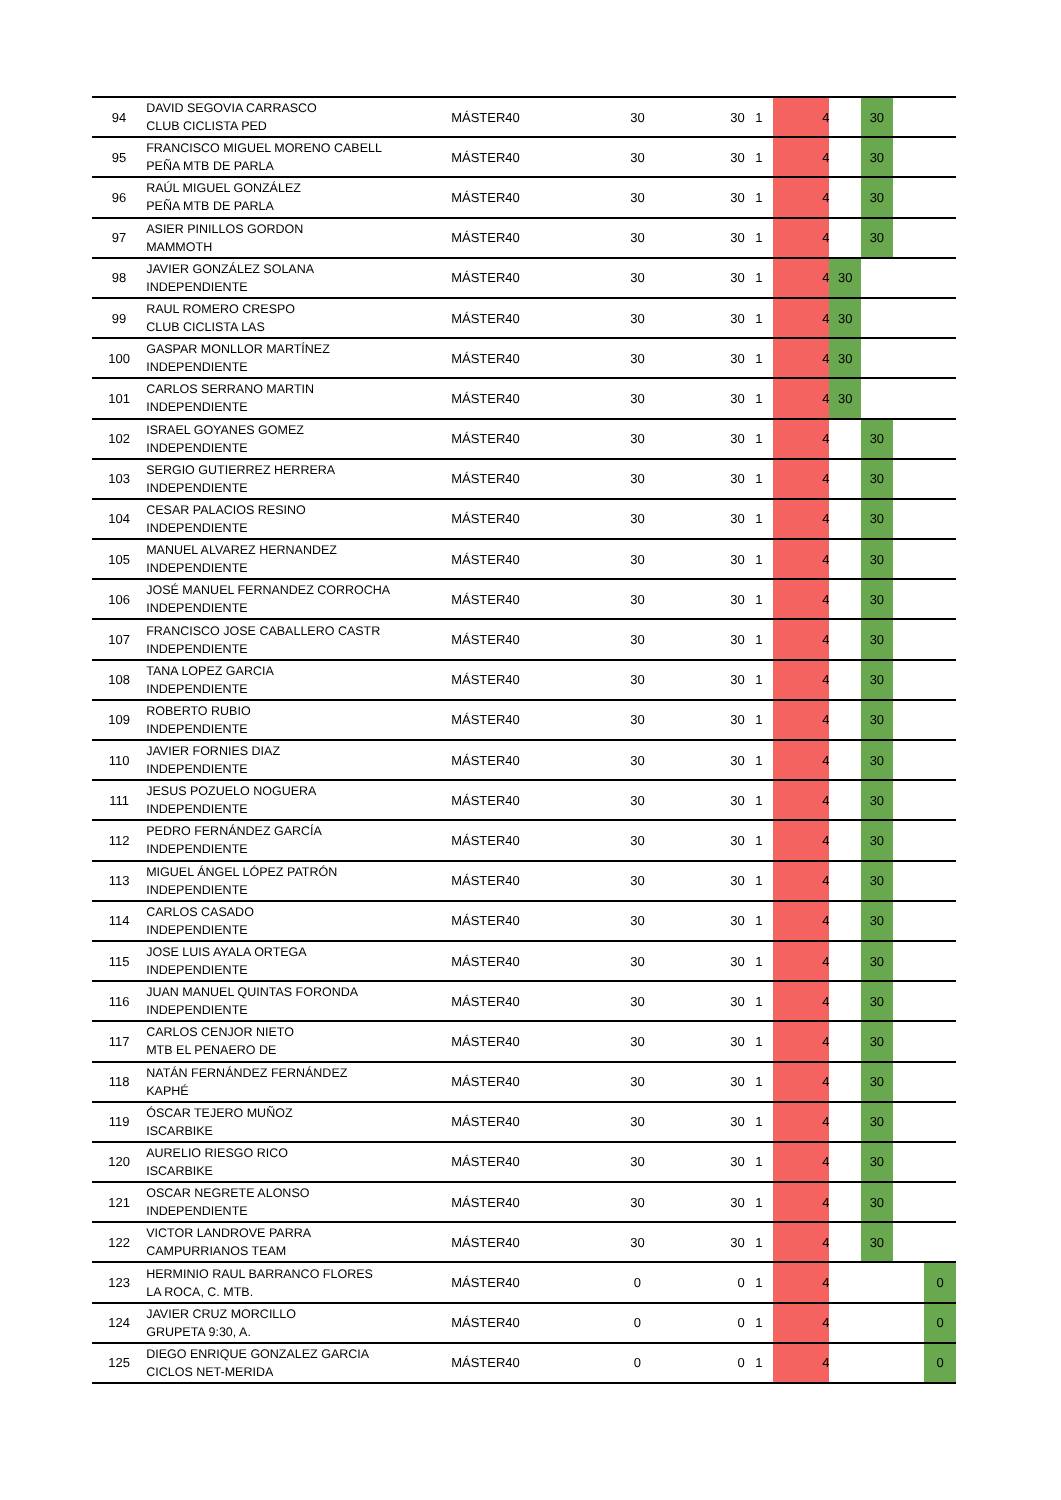| 94 | DAVID SEGOVIA CARRASCO CLUB CICLISTA PED | MÁSTER40 | 30 | 30 | 1 | 4 | | 30 | | |
| 95 | FRANCISCO MIGUEL MORENO CABELL PEÑA MTB DE PARLA | MÁSTER40 | 30 | 30 | 1 | 4 | | 30 | | |
| 96 | RAÚL MIGUEL GONZÁLEZ PEÑA MTB DE PARLA | MÁSTER40 | 30 | 30 | 1 | 4 | | 30 | | |
| 97 | ASIER PINILLOS GORDON MAMMOTH | MÁSTER40 | 30 | 30 | 1 | 4 | | 30 | | |
| 98 | JAVIER GONZÁLEZ SOLANA INDEPENDIENTE | MÁSTER40 | 30 | 30 | 1 | 4 | 30 | | | |
| 99 | RAUL ROMERO CRESPO CLUB CICLISTA LAS | MÁSTER40 | 30 | 30 | 1 | 4 | 30 | | | |
| 100 | GASPAR MONLLOR MARTÍNEZ INDEPENDIENTE | MÁSTER40 | 30 | 30 | 1 | 4 | 30 | | | |
| 101 | CARLOS SERRANO MARTIN INDEPENDIENTE | MÁSTER40 | 30 | 30 | 1 | 4 | 30 | | | |
| 102 | ISRAEL GOYANES GOMEZ INDEPENDIENTE | MÁSTER40 | 30 | 30 | 1 | 4 | | 30 | | |
| 103 | SERGIO GUTIERREZ HERRERA INDEPENDIENTE | MÁSTER40 | 30 | 30 | 1 | 4 | | 30 | | |
| 104 | CESAR PALACIOS RESINO INDEPENDIENTE | MÁSTER40 | 30 | 30 | 1 | 4 | | 30 | | |
| 105 | MANUEL ALVAREZ HERNANDEZ INDEPENDIENTE | MÁSTER40 | 30 | 30 | 1 | 4 | | 30 | | |
| 106 | JOSÉ MANUEL FERNANDEZ CORROCHA INDEPENDIENTE | MÁSTER40 | 30 | 30 | 1 | 4 | | 30 | | |
| 107 | FRANCISCO JOSE CABALLERO CASTR INDEPENDIENTE | MÁSTER40 | 30 | 30 | 1 | 4 | | 30 | | |
| 108 | TANA LOPEZ GARCIA INDEPENDIENTE | MÁSTER40 | 30 | 30 | 1 | 4 | | 30 | | |
| 109 | ROBERTO RUBIO INDEPENDIENTE | MÁSTER40 | 30 | 30 | 1 | 4 | | 30 | | |
| 110 | JAVIER FORNIES DIAZ INDEPENDIENTE | MÁSTER40 | 30 | 30 | 1 | 4 | | 30 | | |
| 111 | JESUS POZUELO NOGUERA INDEPENDIENTE | MÁSTER40 | 30 | 30 | 1 | 4 | | 30 | | |
| 112 | PEDRO FERNÁNDEZ GARCÍA INDEPENDIENTE | MÁSTER40 | 30 | 30 | 1 | 4 | | 30 | | |
| 113 | MIGUEL ÁNGEL LÓPEZ PATRÓN INDEPENDIENTE | MÁSTER40 | 30 | 30 | 1 | 4 | | 30 | | |
| 114 | CARLOS CASADO INDEPENDIENTE | MÁSTER40 | 30 | 30 | 1 | 4 | | 30 | | |
| 115 | JOSE LUIS AYALA ORTEGA INDEPENDIENTE | MÁSTER40 | 30 | 30 | 1 | 4 | | 30 | | |
| 116 | JUAN MANUEL QUINTAS FORONDA INDEPENDIENTE | MÁSTER40 | 30 | 30 | 1 | 4 | | 30 | | |
| 117 | CARLOS CENJOR NIETO MTB EL PENAERO DE | MÁSTER40 | 30 | 30 | 1 | 4 | | 30 | | |
| 118 | NATÁN FERNÁNDEZ FERNÁNDEZ KAPHÉ | MÁSTER40 | 30 | 30 | 1 | 4 | | 30 | | |
| 119 | ÓSCAR TEJERO MUÑOZ ISCARBIKE | MÁSTER40 | 30 | 30 | 1 | 4 | | 30 | | |
| 120 | AURELIO RIESGO RICO ISCARBIKE | MÁSTER40 | 30 | 30 | 1 | 4 | | 30 | | |
| 121 | OSCAR NEGRETE ALONSO INDEPENDIENTE | MÁSTER40 | 30 | 30 | 1 | 4 | | 30 | | |
| 122 | VICTOR LANDROVE PARRA CAMPURRIANOS TEAM | MÁSTER40 | 30 | 30 | 1 | 4 | | 30 | | |
| 123 | HERMINIO RAUL BARRANCO FLORES LA ROCA, C. MTB. | MÁSTER40 | 0 | 0 | 1 | 4 | | | | 0 |
| 124 | JAVIER CRUZ MORCILLO GRUPETA 9:30, A. | MÁSTER40 | 0 | 0 | 1 | 4 | | | | 0 |
| 125 | DIEGO ENRIQUE GONZALEZ GARCIA CICLOS NET-MERIDA | MÁSTER40 | 0 | 0 | 1 | 4 | | | | 0 |